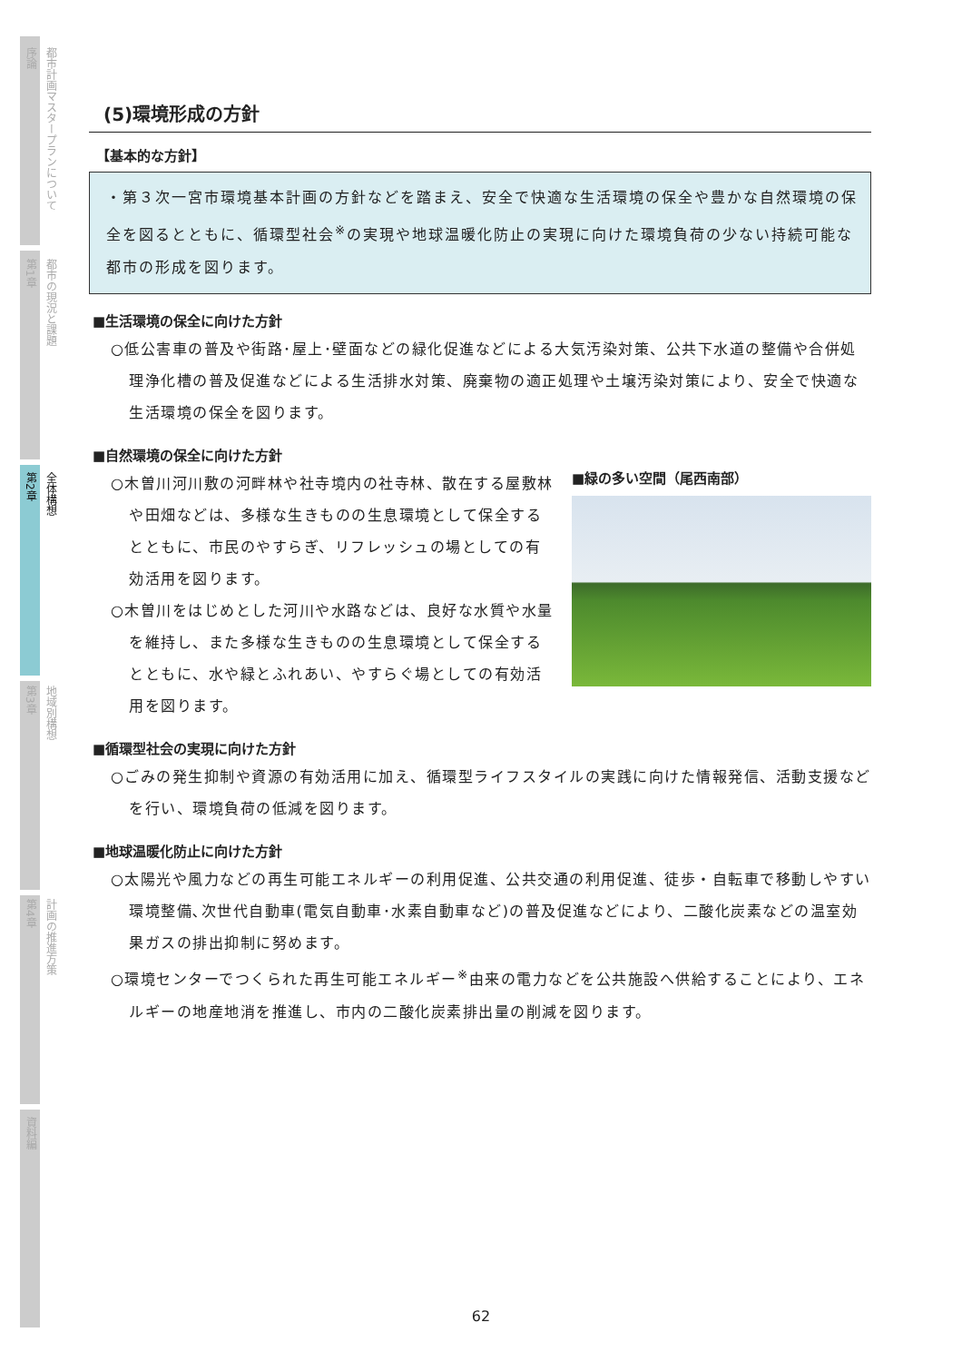序論
都市計画マスタープランについて
第1章
都市の現況と課題
第2章
全体構想
第3章
地域別構想
第4章
計画の推進方策
資料編
(5)環境形成の方針
【基本的な方針】
・第３次一宮市環境基本計画の方針などを踏まえ、安全で快適な生活環境の保全や豊かな自然環境の保全を図るとともに、循環型社会<sup>※</sup>の実現や地球温暖化防止の実現に向けた環境負荷の少ない持続可能な都市の形成を図ります。
■生活環境の保全に向けた方針
○低公害車の普及や街路･屋上･壁面などの緑化促進などによる大気汚染対策、公共下水道の整備や合併処理浄化槽の普及促進などによる生活排水対策、廃棄物の適正処理や土壌汚染対策により、安全で快適な生活環境の保全を図ります。
■自然環境の保全に向けた方針
○木曽川河川敷の河畔林や社寺境内の社寺林、散在する屋敷林や田畑などは、多様な生きものの生息環境として保全するとともに、市民のやすらぎ、リフレッシュの場としての有効活用を図ります。
○木曽川をはじめとした河川や水路などは、良好な水質や水量を維持し、また多様な生きものの生息環境として保全するとともに、水や緑とふれあい、やすらぐ場としての有効活用を図ります。
■緑の多い空間（尾西南部）
■循環型社会の実現に向けた方針
○ごみの発生抑制や資源の有効活用に加え、循環型ライフスタイルの実践に向けた情報発信、活動支援などを行い、環境負荷の低減を図ります。
■地球温暖化防止に向けた方針
○太陽光や風力などの再生可能エネルギーの利用促進、公共交通の利用促進、徒歩・自転車で移動しやすい環境整備､次世代自動車(電気自動車･水素自動車など)の普及促進などにより、二酸化炭素などの温室効果ガスの排出抑制に努めます。
○環境センターでつくられた再生可能エネルギー<sup>※</sup>由来の電力などを公共施設へ供給することにより、エネルギーの地産地消を推進し、市内の二酸化炭素排出量の削減を図ります。
62